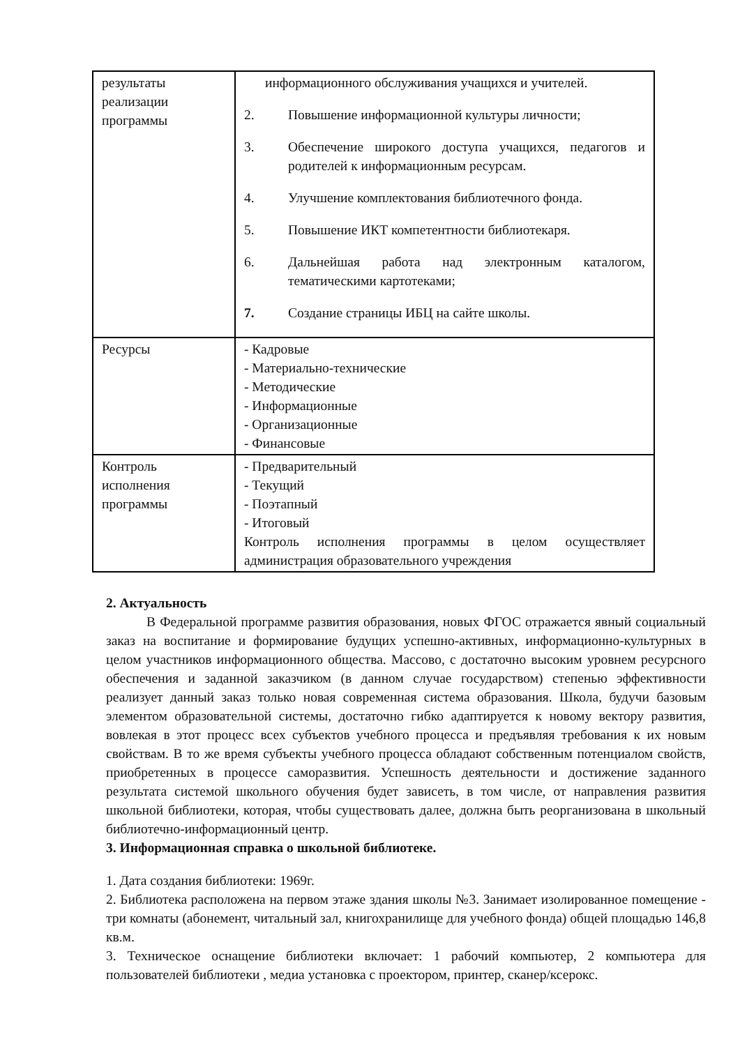| результаты реализации программы | информационного обслуживания учащихся и учителей. 2. Повышение информационной культуры личности; 3. Обеспечение широкого доступа учащихся, педагогов и родителей к информационным ресурсам. 4. Улучшение комплектования библиотечного фонда. 5. Повышение ИКТ компетентности библиотекаря. 6. Дальнейшая работа над электронным каталогом, тематическими картотеками; 7. Создание страницы ИБЦ на сайте школы. |
| Ресурсы | - Кадровые - Материально-технические - Методические - Информационные - Организационные - Финансовые |
| Контроль исполнения программы | - Предварительный - Текущий - Поэтапный - Итоговый Контроль исполнения программы в целом осуществляет администрация образовательного учреждения |
2. Актуальность
В Федеральной программе развития образования, новых ФГОС отражается явный социальный заказ на воспитание и формирование будущих успешно-активных, информационно-культурных в целом участников информационного общества. Массово, с достаточно высоким уровнем ресурсного обеспечения и заданной заказчиком (в данном случае государством) степенью эффективности реализует данный заказ только новая современная система образования. Школа, будучи базовым элементом образовательной системы, достаточно гибко адаптируется к новому вектору развития, вовлекая в этот процесс всех субъектов учебного процесса и предъявляя требования к их новым свойствам. В то же время субъекты учебного процесса обладают собственным потенциалом свойств, приобретенных в процессе саморазвития. Успешность деятельности и достижение заданного результата системой школьного обучения будет зависеть, в том числе, от направления развития школьной библиотеки, которая, чтобы существовать далее, должна быть реорганизована в школьный библиотечно-информационный центр.
3. Информационная справка о школьной библиотеке.
1. Дата создания библиотеки: 1969г.
2. Библиотека расположена на первом этаже здания школы №3. Занимает изолированное помещение - три комнаты (абонемент, читальный зал, книгохранилище для учебного фонда) общей площадью 146,8 кв.м.
3. Техническое оснащение библиотеки включает: 1 рабочий компьютер, 2 компьютера для пользователей библиотеки , медиа установка с проектором, принтер, сканер/ксерокс.